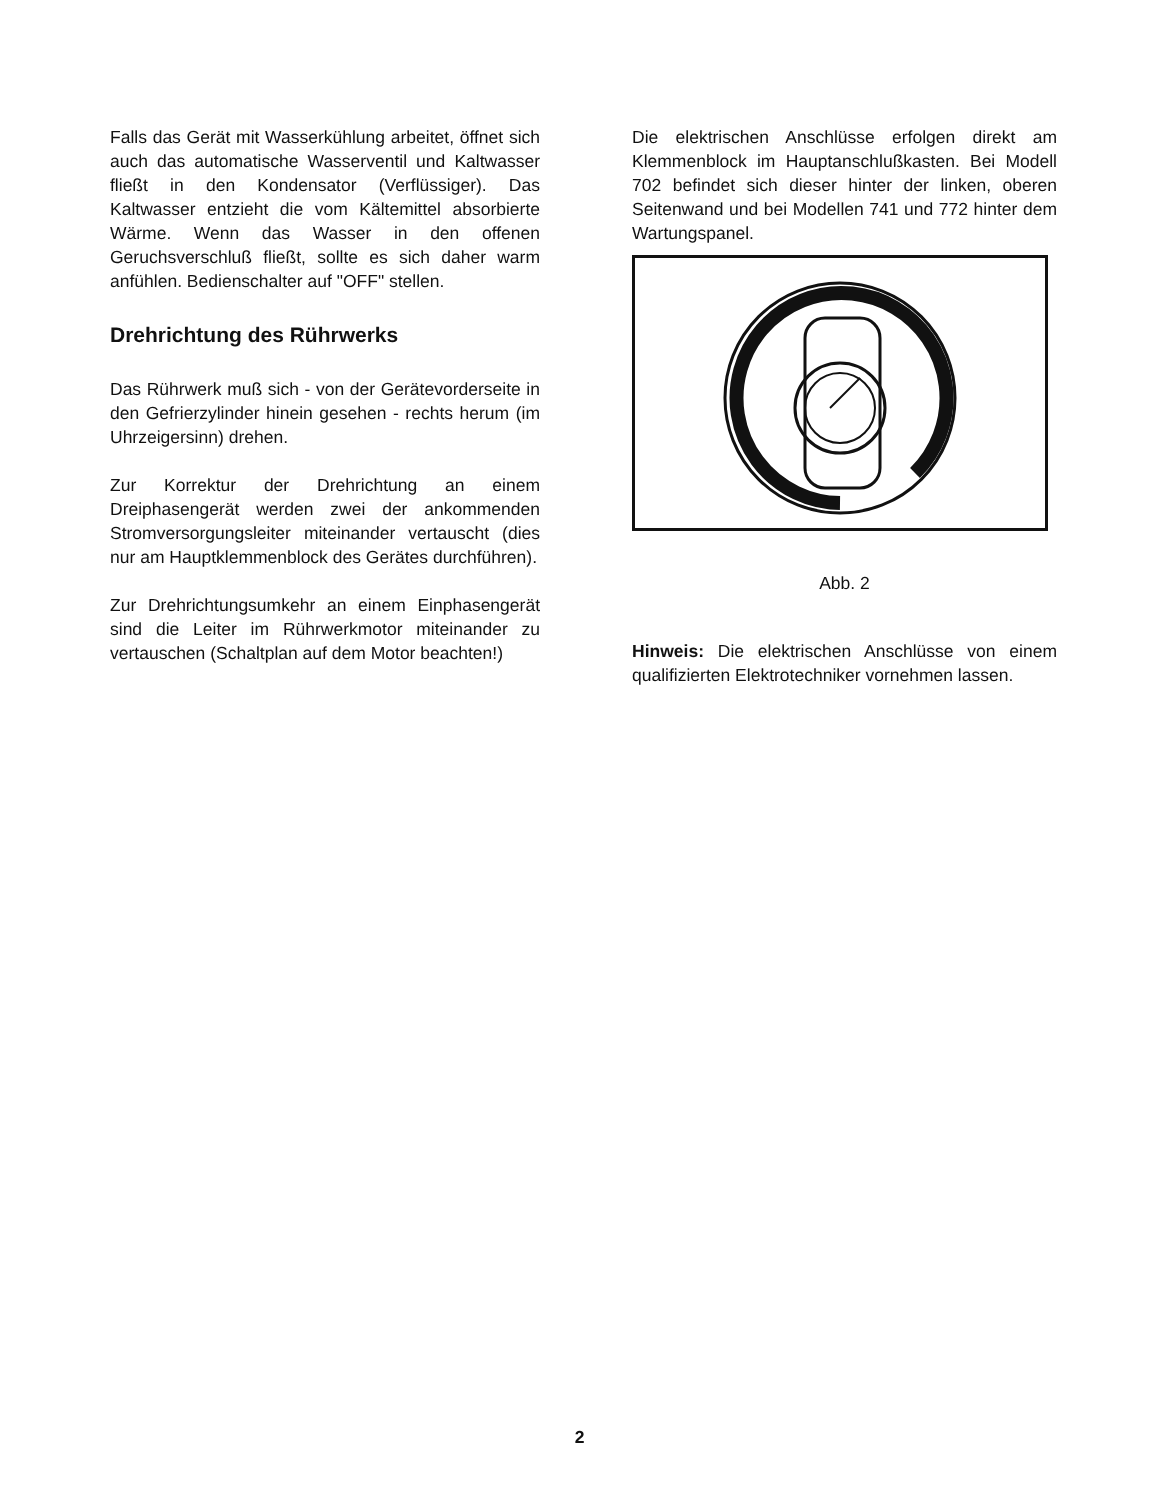Falls das Gerät mit Wasserkühlung arbeitet, öffnet sich auch das automatische Wasserventil und Kaltwasser fließt in den Kondensator (Verflüssiger). Das Kaltwasser entzieht die vom Kältemittel absorbierte Wärme. Wenn das Wasser in den offenen Geruchsverschluß fließt, sollte es sich daher warm anfühlen. Bedienschalter auf "OFF" stellen.
Drehrichtung des Rührwerks
Das Rührwerk muß sich - von der Gerätevorderseite in den Gefrierzylinder hinein gesehen - rechts herum (im Uhrzeigersinn) drehen.
Zur Korrektur der Drehrichtung an einem Dreiphasengerät werden zwei der ankommenden Stromversorgungsleiter miteinander vertauscht (dies nur am Hauptklemmenblock des Gerätes durchführen).
Zur Drehrichtungsumkehr an einem Einphasengerät sind die Leiter im Rührwerkmotor miteinander zu vertauschen (Schaltplan auf dem Motor beachten!)
Die elektrischen Anschlüsse erfolgen direkt am Klemmenblock im Hauptanschlußkasten. Bei Modell 702 befindet sich dieser hinter der linken, oberen Seitenwand und bei Modellen 741 und 772 hinter dem Wartungspanel.
Abb. 2
Hinweis: Die elektrischen Anschlüsse von einem qualifizierten Elektrotechniker vornehmen lassen.
2